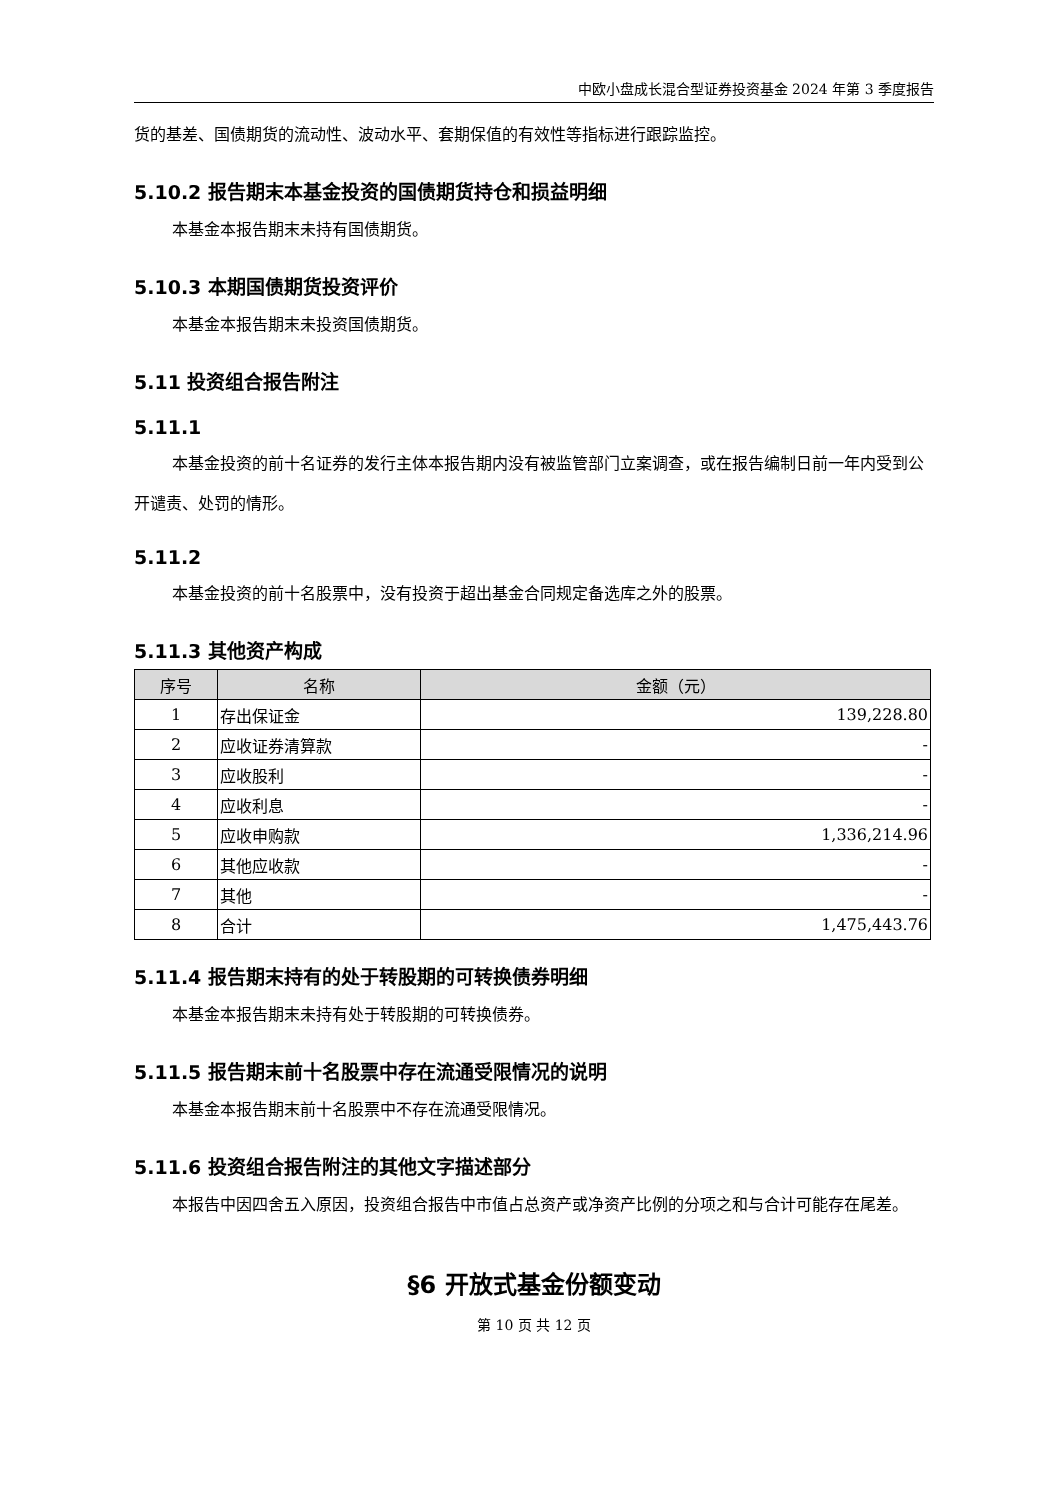中欧小盘成长混合型证券投资基金 2024 年第 3 季度报告
货的基差、国债期货的流动性、波动水平、套期保值的有效性等指标进行跟踪监控。
5.10.2 报告期末本基金投资的国债期货持仓和损益明细
本基金本报告期末未持有国债期货。
5.10.3 本期国债期货投资评价
本基金本报告期末未投资国债期货。
5.11 投资组合报告附注
5.11.1
本基金投资的前十名证券的发行主体本报告期内没有被监管部门立案调查，或在报告编制日前一年内受到公开谴责、处罚的情形。
5.11.2
本基金投资的前十名股票中，没有投资于超出基金合同规定备选库之外的股票。
5.11.3 其他资产构成
| 序号 | 名称 | 金额（元） |
| --- | --- | --- |
| 1 | 存出保证金 | 139,228.80 |
| 2 | 应收证券清算款 | - |
| 3 | 应收股利 | - |
| 4 | 应收利息 | - |
| 5 | 应收申购款 | 1,336,214.96 |
| 6 | 其他应收款 | - |
| 7 | 其他 | - |
| 8 | 合计 | 1,475,443.76 |
5.11.4 报告期末持有的处于转股期的可转换债券明细
本基金本报告期末未持有处于转股期的可转换债券。
5.11.5 报告期末前十名股票中存在流通受限情况的说明
本基金本报告期末前十名股票中不存在流通受限情况。
5.11.6 投资组合报告附注的其他文字描述部分
本报告中因四舍五入原因，投资组合报告中市值占总资产或净资产比例的分项之和与合计可能存在尾差。
§6 开放式基金份额变动
第 10 页 共 12 页